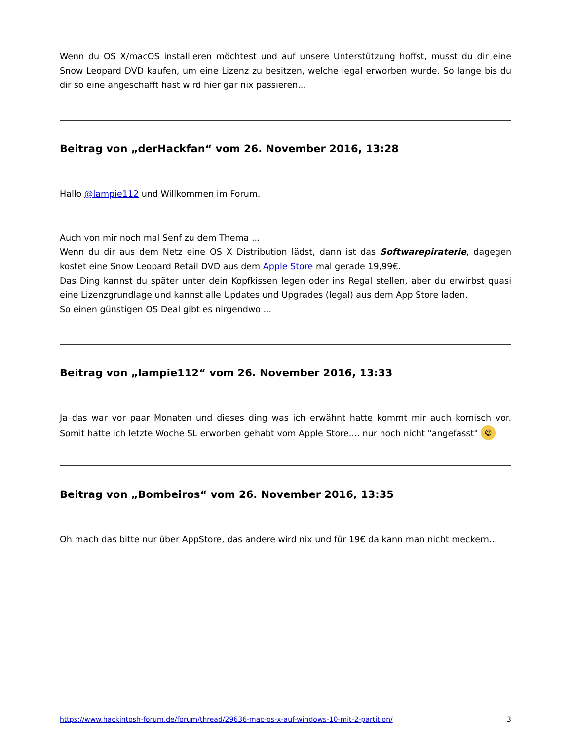Wenn du OS X/macOS installieren möchtest und auf unsere Unterstützung hoffst, musst du dir eine Snow Leopard DVD kaufen, um eine Lizenz zu besitzen, welche legal erworben wurde. So lange bis du dir so eine angeschafft hast wird hier gar nix passieren...
Beitrag von „derHackfan“ vom 26. November 2016, 13:28
Hallo @lampie112 und Willkommen im Forum.
Auch von mir noch mal Senf zu dem Thema ...
Wenn du dir aus dem Netz eine OS X Distribution lädst, dann ist das Softwarepiraterie, dagegen kostet eine Snow Leopard Retail DVD aus dem Apple Store mal gerade 19,99€.
Das Ding kannst du später unter dein Kopfkissen legen oder ins Regal stellen, aber du erwirbst quasi eine Lizenzgrundlage und kannst alle Updates und Upgrades (legal) aus dem App Store laden.
So einen günstigen OS Deal gibt es nirgendwo ...
Beitrag von „lampie112“ vom 26. November 2016, 13:33
Ja das war vor paar Monaten und dieses ding was ich erwähnt hatte kommt mir auch komisch vor. Somit hatte ich letzte Woche SL erworben gehabt vom Apple Store.... nur noch nicht "angefasst" 😆
Beitrag von „Bombeiros“ vom 26. November 2016, 13:35
Oh mach das bitte nur über AppStore, das andere wird nix und für 19€ da kann man nicht meckern...
https://www.hackintosh-forum.de/forum/thread/29636-mac-os-x-auf-windows-10-mit-2-partition/ 3